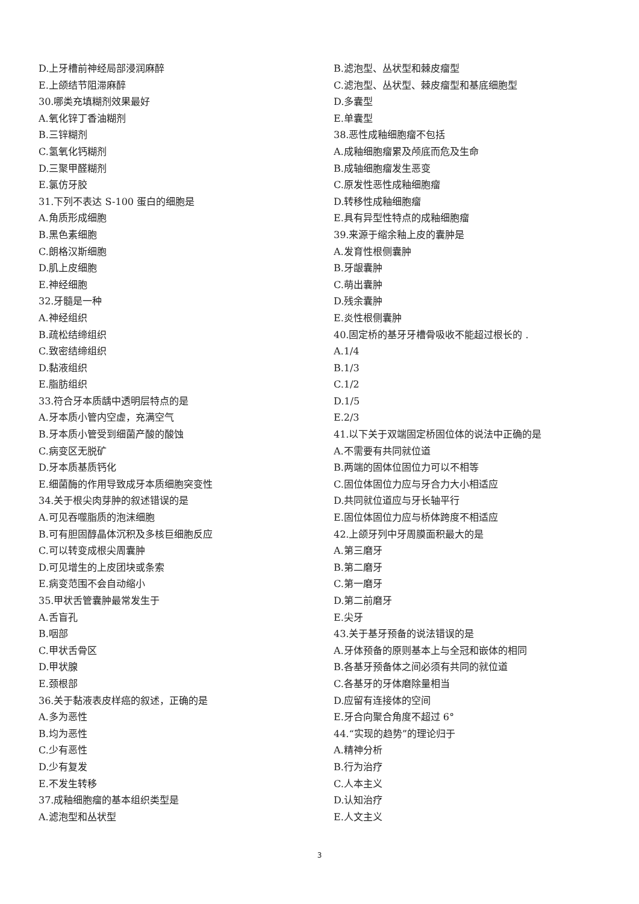D.上牙槽前神经局部浸润麻醉
E.上颌结节阻滞麻醉
30.哪类充填糊剂效果最好
A.氧化锌丁香油糊剂
B.三锌糊剂
C.氢氧化钙糊剂
D.三聚甲醛糊剂
E.氯仿牙胶
31.下列不表达 S-100 蛋白的细胞是
A.角质形成细胞
B.黑色素细胞
C.朗格汉斯细胞
D.肌上皮细胞
E.神经细胞
32.牙髓是一种
A.神经组织
B.疏松结缔组织
C.致密结缔组织
D.黏液组织
E.脂肪组织
33.符合牙本质龋中透明层特点的是
A.牙本质小管内空虚，充满空气
B.牙本质小管受到细菌产酸的酸蚀
C.病变区无脱矿
D.牙本质基质钙化
E.细菌酶的作用导致成牙本质细胞突变性
34.关于根尖肉芽肿的叙述错误的是
A.可见吞噬脂质的泡沫细胞
B.可有胆固醇晶体沉积及多核巨细胞反应
C.可以转变成根尖周囊肿
D.可见增生的上皮团块或条索
E.病变范围不会自动缩小
35.甲状舌管囊肿最常发生于
A.舌盲孔
B.咽部
C.甲状舌骨区
D.甲状腺
E.颈根部
36.关于黏液表皮样癌的叙述，正确的是
A.多为恶性
B.均为恶性
C.少有恶性
D.少有复发
E.不发生转移
37.成釉细胞瘤的基本组织类型是
A.滤泡型和丛状型
B.滤泡型、丛状型和棘皮瘤型
C.滤泡型、丛状型、棘皮瘤型和基底细胞型
D.多囊型
E.单囊型
38.恶性成釉细胞瘤不包括
A.成釉细胞瘤累及颅底而危及生命
B.成轴细胞瘤发生恶变
C.原发性恶性成釉细胞瘤
D.转移性成釉细胞瘤
E.具有异型性特点的成釉细胞瘤
39.来源于缩余釉上皮的囊肿是
A.发育性根侧囊肿
B.牙龈囊肿
C.萌出囊肿
D.残余囊肿
E.炎性根侧囊肿
40.固定桥的基牙牙槽骨吸收不能超过根长的 .
A.1/4
B.1/3
C.1/2
D.1/5
E.2/3
41.以下关于双端固定桥固位体的说法中正确的是
A.不需要有共同就位道
B.两端的固体位固位力可以不相等
C.固位体固位力应与牙合力大小相适应
D.共同就位道应与牙长轴平行
E.固位体固位力应与桥体跨度不相适应
42.上颌牙列中牙周膜面积最大的是
A.第三磨牙
B.第二磨牙
C.第一磨牙
D.第二前磨牙
E.尖牙
43.关于基牙预备的说法错误的是
A.牙体预备的原则基本上与全冠和嵌体的相同
B.各基牙预备体之间必须有共同的就位道
C.各基牙的牙体磨除量相当
D.应留有连接体的空间
E.牙合向聚合角度不超过 6°
44.“实现的趋势”的理论归于
A.精神分析
B.行为治疗
C.人本主义
D.认知治疗
E.人文主义
3